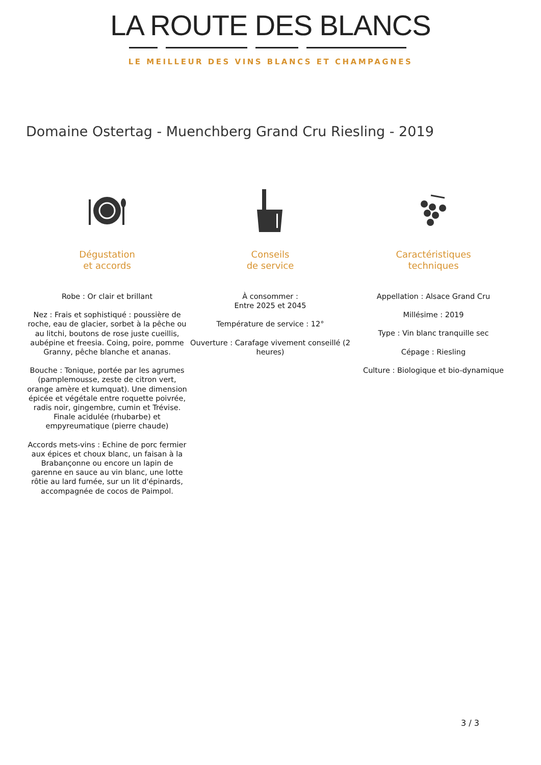LA ROUTE DES BLANCS
LE MEILLEUR DES VINS BLANCS ET CHAMPAGNES
Domaine Ostertag - Muenchberg Grand Cru Riesling - 2019
Dégustation
et accords
Robe : Or clair et brillant
Nez : Frais et sophistiqué : poussière de roche, eau de glacier, sorbet à la pêche ou au litchi, boutons de rose juste cueillis, aubépine et freesia. Coing, poire, pomme Granny, pêche blanche et ananas.
Bouche : Tonique, portée par les agrumes (pamplemousse, zeste de citron vert, orange amère et kumquat). Une dimension épicée et végétale entre roquette poivrée, radis noir, gingembre, cumin et Trévise. Finale acidulée (rhubarbe) et empyreumatique (pierre chaude)
Accords mets-vins : Echine de porc fermier aux épices et choux blanc, un faisan à la Brabançonne ou encore un lapin de garenne en sauce au vin blanc, une lotte rôtie au lard fumée, sur un lit d'épinards, accompagnée de cocos de Paimpol.
Conseils
de service
À consommer :
Entre 2025 et 2045
Température de service : 12°
Ouverture : Carafage vivement conseillé (2 heures)
Caractéristiques
techniques
Appellation : Alsace Grand Cru
Millésime : 2019
Type : Vin blanc tranquille sec
Cépage : Riesling
Culture : Biologique et bio-dynamique
3 / 3